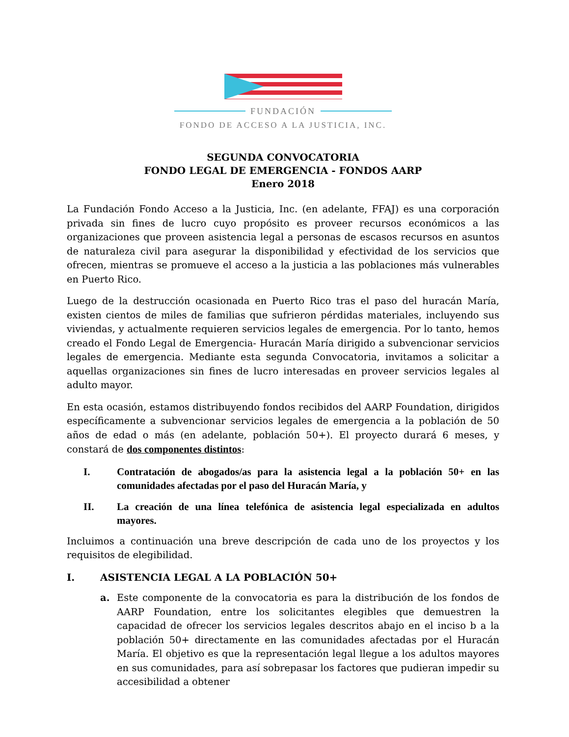FUNDACIÓN
FONDO DE ACCESO A LA JUSTICIA, INC.
SEGUNDA CONVOCATORIA
FONDO LEGAL DE EMERGENCIA - FONDOS AARP
Enero 2018
La Fundación Fondo Acceso a la Justicia, Inc. (en adelante, FFAJ) es una corporación privada sin fines de lucro cuyo propósito es proveer recursos económicos a las organizaciones que proveen asistencia legal a personas de escasos recursos en asuntos de naturaleza civil para asegurar la disponibilidad y efectividad de los servicios que ofrecen, mientras se promueve el acceso a la justicia a las poblaciones más vulnerables en Puerto Rico.
Luego de la destrucción ocasionada en Puerto Rico tras el paso del huracán María, existen cientos de miles de familias que sufrieron pérdidas materiales, incluyendo sus viviendas, y actualmente requieren servicios legales de emergencia. Por lo tanto, hemos creado el Fondo Legal de Emergencia- Huracán María dirigido a subvencionar servicios legales de emergencia. Mediante esta segunda Convocatoria, invitamos a solicitar a aquellas organizaciones sin fines de lucro interesadas en proveer servicios legales al adulto mayor.
En esta ocasión, estamos distribuyendo fondos recibidos del AARP Foundation, dirigidos específicamente a subvencionar servicios legales de emergencia a la población de 50 años de edad o más (en adelante, población 50+). El proyecto durará 6 meses, y constará de dos componentes distintos:
I. Contratación de abogados/as para la asistencia legal a la población 50+ en las comunidades afectadas por el paso del Huracán María, y
II. La creación de una línea telefónica de asistencia legal especializada en adultos mayores.
Incluimos a continuación una breve descripción de cada uno de los proyectos y los requisitos de elegibilidad.
I. ASISTENCIA LEGAL A LA POBLACIÓN 50+
a. Este componente de la convocatoria es para la distribución de los fondos de AARP Foundation, entre los solicitantes elegibles que demuestren la capacidad de ofrecer los servicios legales descritos abajo en el inciso b a la población 50+ directamente en las comunidades afectadas por el Huracán María. El objetivo es que la representación legal llegue a los adultos mayores en sus comunidades, para así sobrepasar los factores que pudieran impedir su accesibilidad a obtener